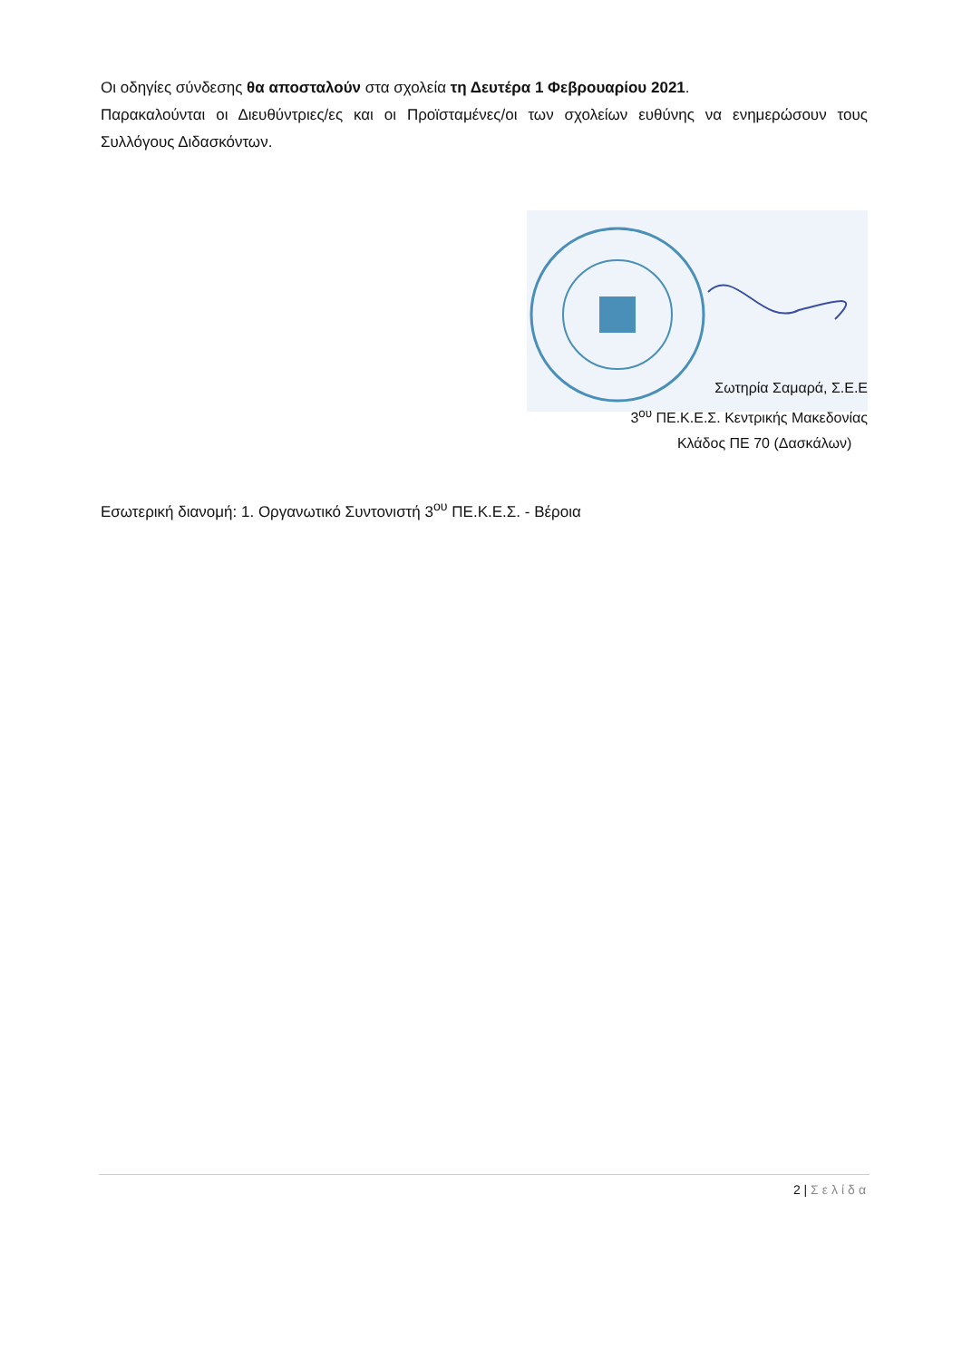Οι οδηγίες σύνδεσης θα αποσταλούν στα σχολεία τη Δευτέρα 1 Φεβρουαρίου 2021.
Παρακαλούνται οι Διευθύντριες/ες και οι Προϊσταμένες/οι των σχολείων ευθύνης να ενημερώσουν τους Συλλόγους Διδασκόντων.
Σωτηρία Σαμαρά, Σ.Ε.Ε
3<sup>ου</sup> ΠΕ.Κ.Ε.Σ. Κεντρικής Μακεδονίας
Κλάδος ΠΕ 70 (Δασκάλων)
Εσωτερική διανομή: 1. Οργανωτικό Συντονιστή 3<sup>ου</sup> ΠΕ.Κ.Ε.Σ. - Βέροια
2 | Σελίδα